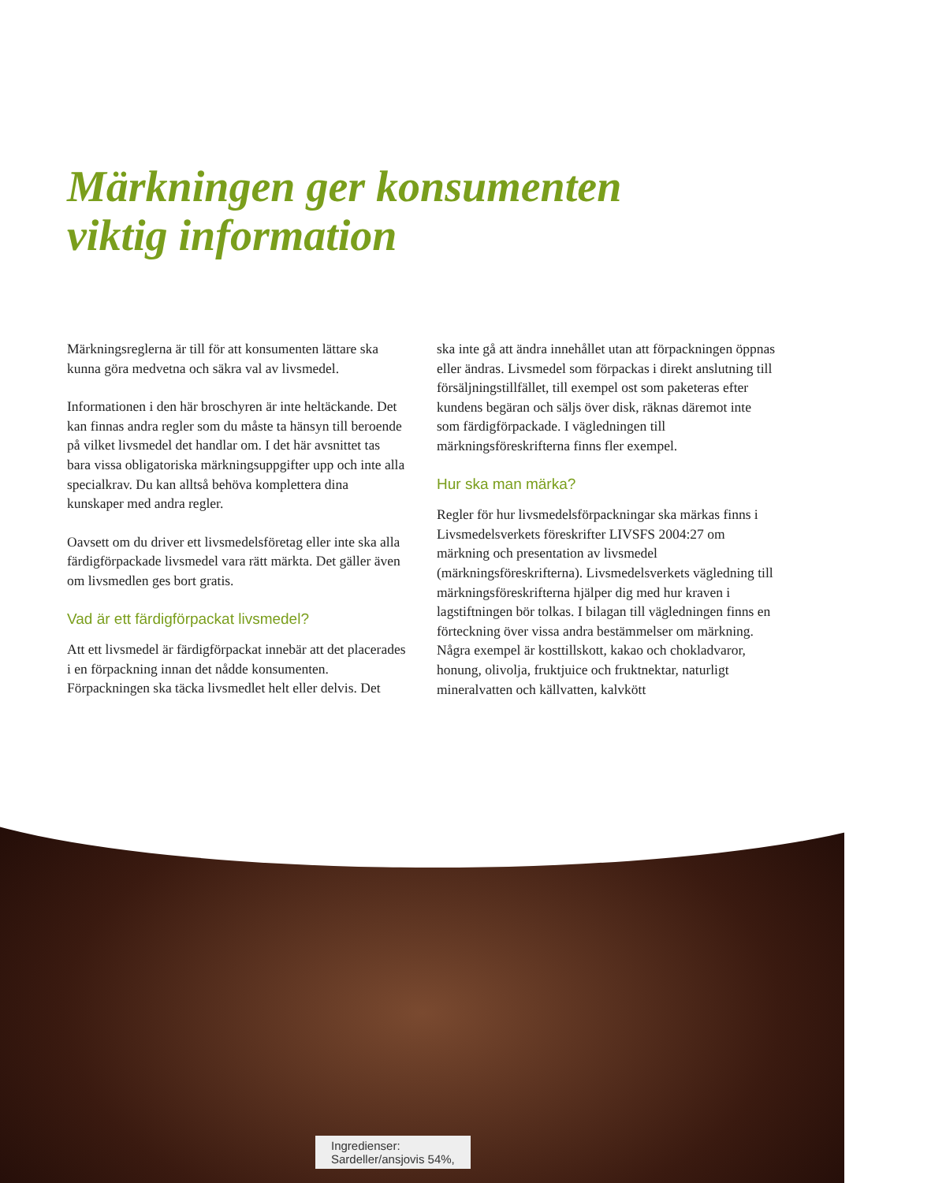Märkningen ger konsumenten
viktig information
Märkningsreglerna är till för att konsumenten lättare ska kunna göra medvetna och säkra val av livsmedel.
Informationen i den här broschyren är inte heltäckande. Det kan finnas andra regler som du måste ta hänsyn till beroende på vilket livsmedel det handlar om. I det här avsnittet tas bara vissa obligatoriska märkningsuppgifter upp och inte alla specialkrav. Du kan alltså behöva komplettera dina kunskaper med andra regler.
Oavsett om du driver ett livsmedelsföretag eller inte ska alla färdigförpackade livsmedel vara rätt märkta. Det gäller även om livsmedlen ges bort gratis.
Vad är ett färdigförpackat livsmedel?
Att ett livsmedel är färdigförpackat innebär att det placerades i en förpackning innan det nådde konsumenten. Förpackningen ska täcka livsmedlet helt eller delvis. Det
ska inte gå att ändra innehållet utan att förpackningen öppnas eller ändras. Livsmedel som förpackas i direkt anslutning till försäljningstillfället, till exempel ost som paketeras efter kundens begäran och säljs över disk, räknas däremot inte som färdigförpackade. I vägledningen till märkningsföreskrifterna finns fler exempel.
Hur ska man märka?
Regler för hur livsmedelsförpackningar ska märkas finns i Livsmedelsverkets föreskrifter LIVSFS 2004:27 om märkning och presentation av livsmedel (märkningsföreskrifterna). Livsmedelsverkets vägledning till märkningsföreskrifterna hjälper dig med hur kraven i lagstiftningen bör tolkas. I bilagan till vägledningen finns en förteckning över vissa andra bestämmelser om märkning. Några exempel är kosttillskott, kakao och chokladvaror, honung, olivolja, fruktjuice och fruktnektar, naturligt mineralvatten och källvatten, kalvkött
Ingredienser:
Sardeller/ansjovis 54%,